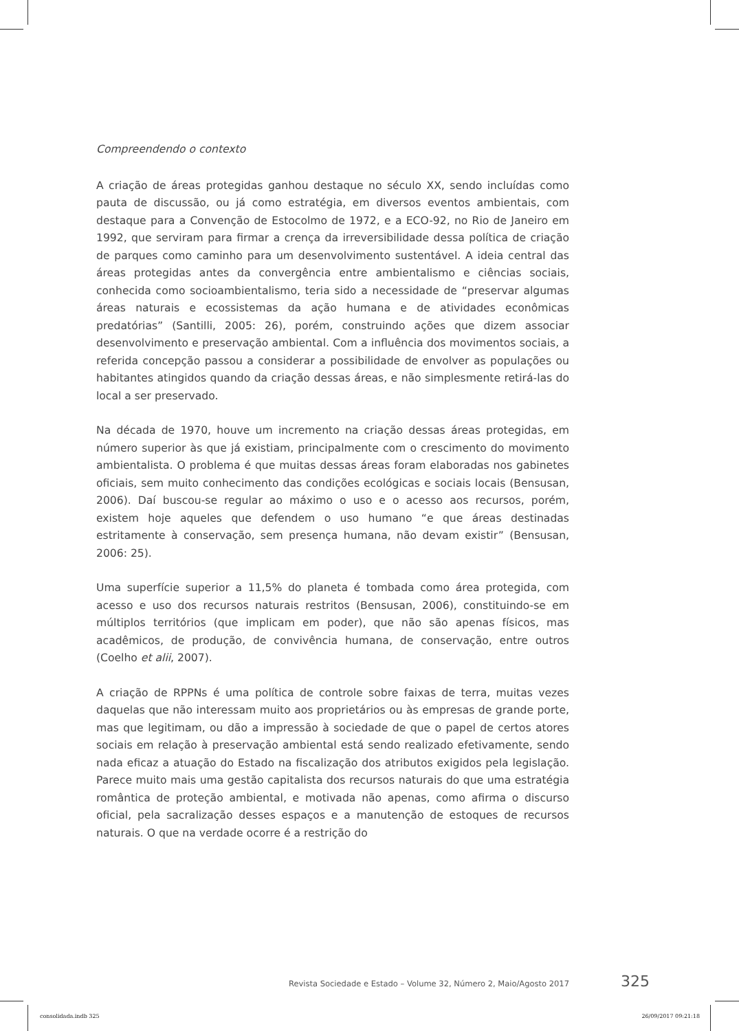Compreendendo o contexto
A criação de áreas protegidas ganhou destaque no século XX, sendo incluídas como pauta de discussão, ou já como estratégia, em diversos eventos ambientais, com destaque para a Convenção de Estocolmo de 1972, e a ECO-92, no Rio de Janeiro em 1992, que serviram para firmar a crença da irreversibilidade dessa política de criação de parques como caminho para um desenvolvimento sustentável. A ideia central das áreas protegidas antes da convergência entre ambientalismo e ciências sociais, conhecida como socioambientalismo, teria sido a necessidade de “preservar algumas áreas naturais e ecossistemas da ação humana e de atividades econômicas predatórias” (Santilli, 2005: 26), porém, construindo ações que dizem associar desenvolvimento e preservação ambiental. Com a influência dos movimentos sociais, a referida concepção passou a considerar a possibilidade de envolver as populações ou habitantes atingidos quando da criação dessas áreas, e não simplesmente retirá-las do local a ser preservado.
Na década de 1970, houve um incremento na criação dessas áreas protegidas, em número superior às que já existiam, principalmente com o crescimento do movimento ambientalista. O problema é que muitas dessas áreas foram elaboradas nos gabinetes oficiais, sem muito conhecimento das condições ecológicas e sociais locais (Bensusan, 2006). Daí buscou-se regular ao máximo o uso e o acesso aos recursos, porém, existem hoje aqueles que defendem o uso humano “e que áreas destinadas estritamente à conservação, sem presença humana, não devam existir” (Bensusan, 2006: 25).
Uma superfície superior a 11,5% do planeta é tombada como área protegida, com acesso e uso dos recursos naturais restritos (Bensusan, 2006), constituindo-se em múltiplos territórios (que implicam em poder), que não são apenas físicos, mas acadêmicos, de produção, de convivência humana, de conservação, entre outros (Coelho et alii, 2007).
A criação de RPPNs é uma política de controle sobre faixas de terra, muitas vezes daquelas que não interessam muito aos proprietários ou às empresas de grande porte, mas que legitimam, ou dão a impressão à sociedade de que o papel de certos atores sociais em relação à preservação ambiental está sendo realizado efetivamente, sendo nada eficaz a atuação do Estado na fiscalização dos atributos exigidos pela legislação. Parece muito mais uma gestão capitalista dos recursos naturais do que uma estratégia romântica de proteção ambiental, e motivada não apenas, como afirma o discurso oficial, pela sacralização desses espaços e a manutenção de estoques de recursos naturais. O que na verdade ocorre é a restrição do
Revista Sociedade e Estado – Volume 32, Número 2, Maio/Agosto 2017 325
consolidada.indb 325 26/09/2017 09:21:18